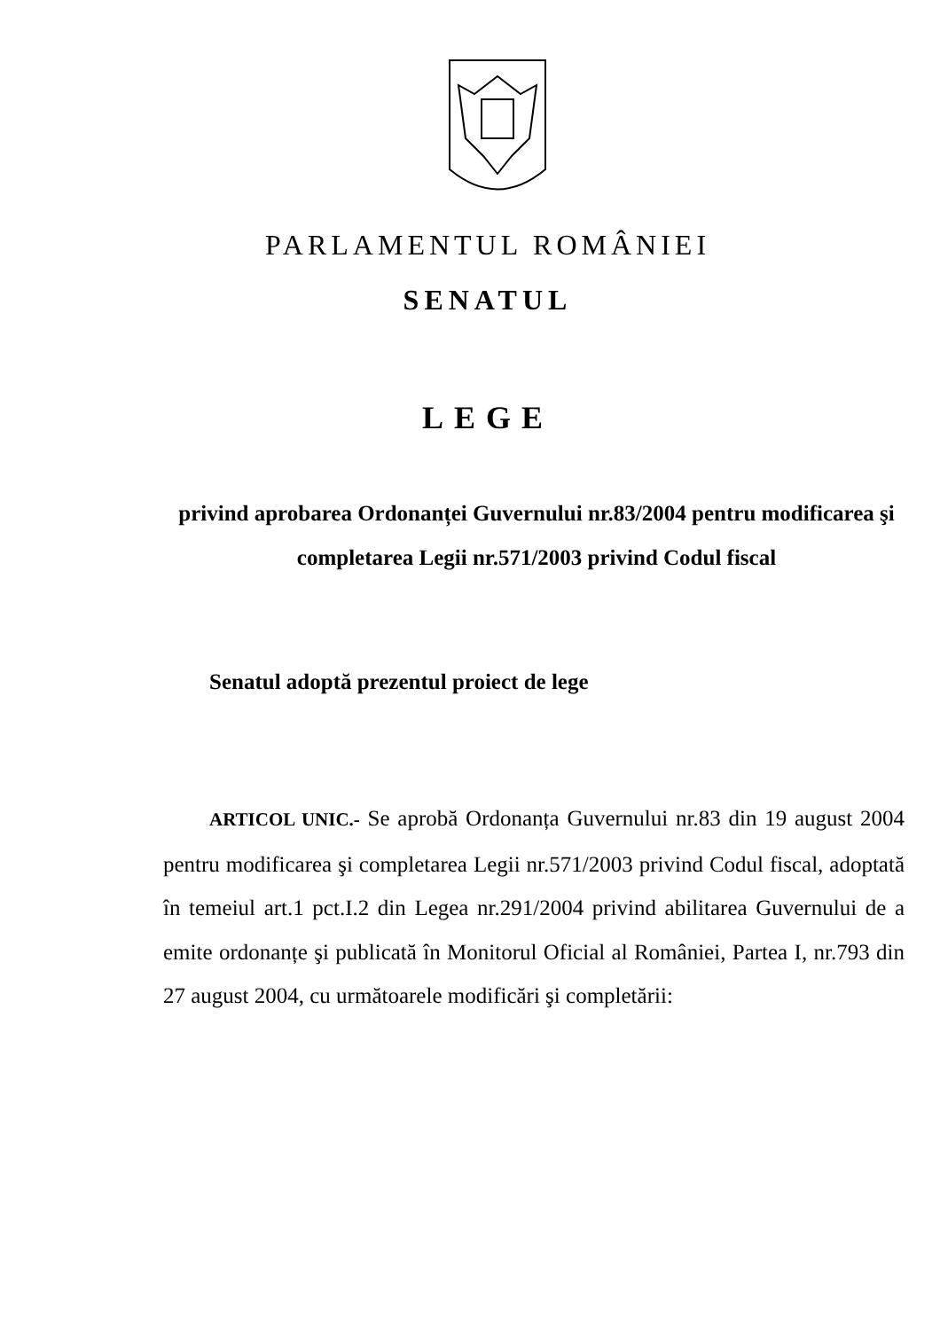PARLAMENTUL ROMÂNIEI
SENATUL
LEGE
privind aprobarea Ordonanței Guvernului nr.83/2004 pentru modificarea şi completarea Legii nr.571/2003 privind Codul fiscal
Senatul adoptă prezentul proiect de lege
ARTICOL UNIC.- Se aprobă Ordonanța Guvernului nr.83 din 19 august 2004 pentru modificarea şi completarea Legii nr.571/2003 privind Codul fiscal, adoptată în temeiul art.1 pct.I.2 din Legea nr.291/2004 privind abilitarea Guvernului de a emite ordonanțe şi publicată în Monitorul Oficial al României, Partea I, nr.793 din 27 august 2004, cu următoarele modificări şi completării: